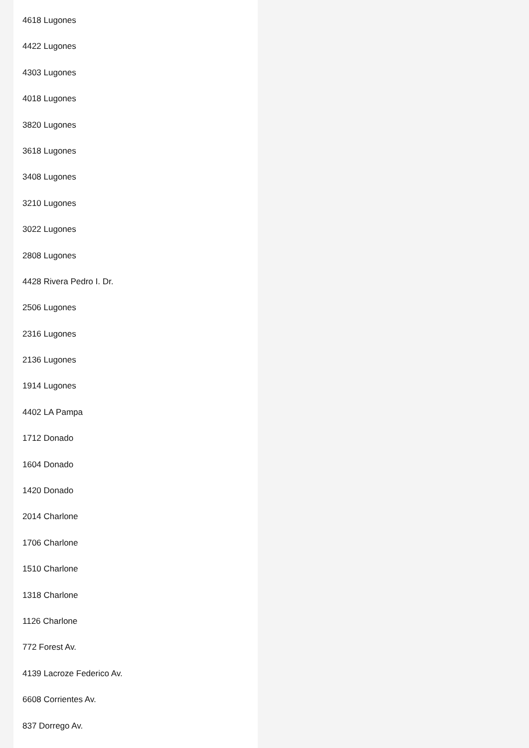4618 Lugones
4422 Lugones
4303 Lugones
4018 Lugones
3820 Lugones
3618 Lugones
3408 Lugones
3210 Lugones
3022 Lugones
2808 Lugones
4428 Rivera Pedro I. Dr.
2506 Lugones
2316 Lugones
2136 Lugones
1914 Lugones
4402 LA Pampa
1712 Donado
1604 Donado
1420 Donado
2014 Charlone
1706 Charlone
1510 Charlone
1318 Charlone
1126 Charlone
772 Forest Av.
4139 Lacroze Federico Av.
6608 Corrientes Av.
837 Dorrego Av.